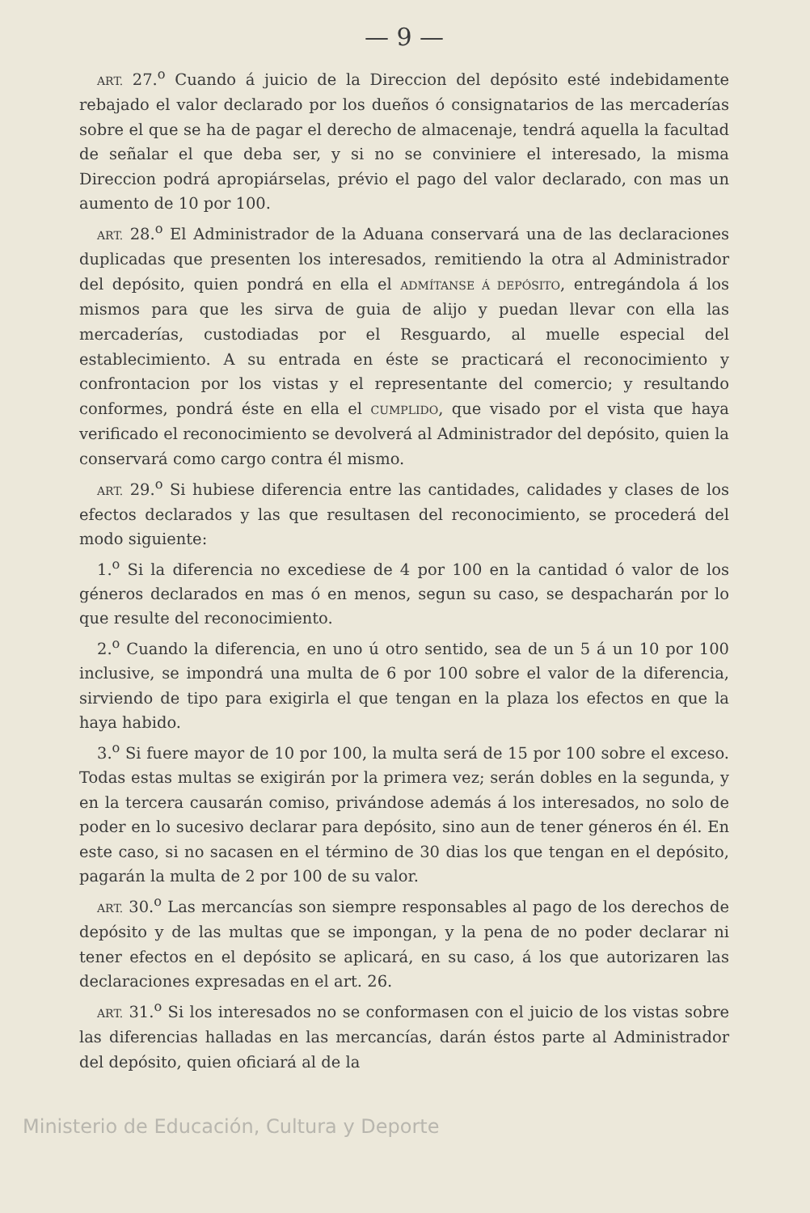— 9 —
ART. 27.<sup>o</sup> Cuando á juicio de la Direccion del depósito esté indebidamente rebajado el valor declarado por los dueños ó consignatarios de las mercaderías sobre el que se ha de pagar el derecho de almacenaje, tendrá aquella la facultad de señalar el que deba ser, y si no se conviniere el interesado, la misma Direccion podrá apropiárselas, prévio el pago del valor declarado, con mas un aumento de 10 por 100.
ART. 28.<sup>o</sup> El Administrador de la Aduana conservará una de las declaraciones duplicadas que presenten los interesados, remitiendo la otra al Administrador del depósito, quien pondrá en ella el ADMÍTANSE Á DEPÓSITO, entregándola á los mismos para que les sirva de guia de alijo y puedan llevar con ella las mercaderías, custodiadas por el Resguardo, al muelle especial del establecimiento. A su entrada en éste se practicará el reconocimiento y confrontacion por los vistas y el representante del comercio; y resultando conformes, pondrá éste en ella el CUMPLIDO, que visado por el vista que haya verificado el reconocimiento se devolverá al Administrador del depósito, quien la conservará como cargo contra él mismo.
ART. 29.<sup>o</sup> Si hubiese diferencia entre las cantidades, calidades y clases de los efectos declarados y las que resultasen del reconocimiento, se procederá del modo siguiente:
1.<sup>o</sup> Si la diferencia no excediese de 4 por 100 en la cantidad ó valor de los géneros declarados en mas ó en menos, segun su caso, se despacharán por lo que resulte del reconocimiento.
2.<sup>o</sup> Cuando la diferencia, en uno ú otro sentido, sea de un 5 á un 10 por 100 inclusive, se impondrá una multa de 6 por 100 sobre el valor de la diferencia, sirviendo de tipo para exigirla el que tengan en la plaza los efectos en que la haya habido.
3.<sup>o</sup> Si fuere mayor de 10 por 100, la multa será de 15 por 100 sobre el exceso. Todas estas multas se exigirán por la primera vez; serán dobles en la segunda, y en la tercera causarán comiso, privándose además á los interesados, no solo de poder en lo sucesivo declarar para depósito, sino aun de tener géneros én él. En este caso, si no sacasen en el término de 30 dias los que tengan en el depósito, pagarán la multa de 2 por 100 de su valor.
ART. 30.<sup>o</sup> Las mercancías son siempre responsables al pago de los derechos de depósito y de las multas que se impongan, y la pena de no poder declarar ni tener efectos en el depósito se aplicará, en su caso, á los que autorizaren las declaraciones expresadas en el art. 26.
ART. 31.<sup>o</sup> Si los interesados no se conformasen con el juicio de los vistas sobre las diferencias halladas en las mercancías, darán éstos parte al Administrador del depósito, quien oficiará al de la
Ministerio de Educación, Cultura y Deporte